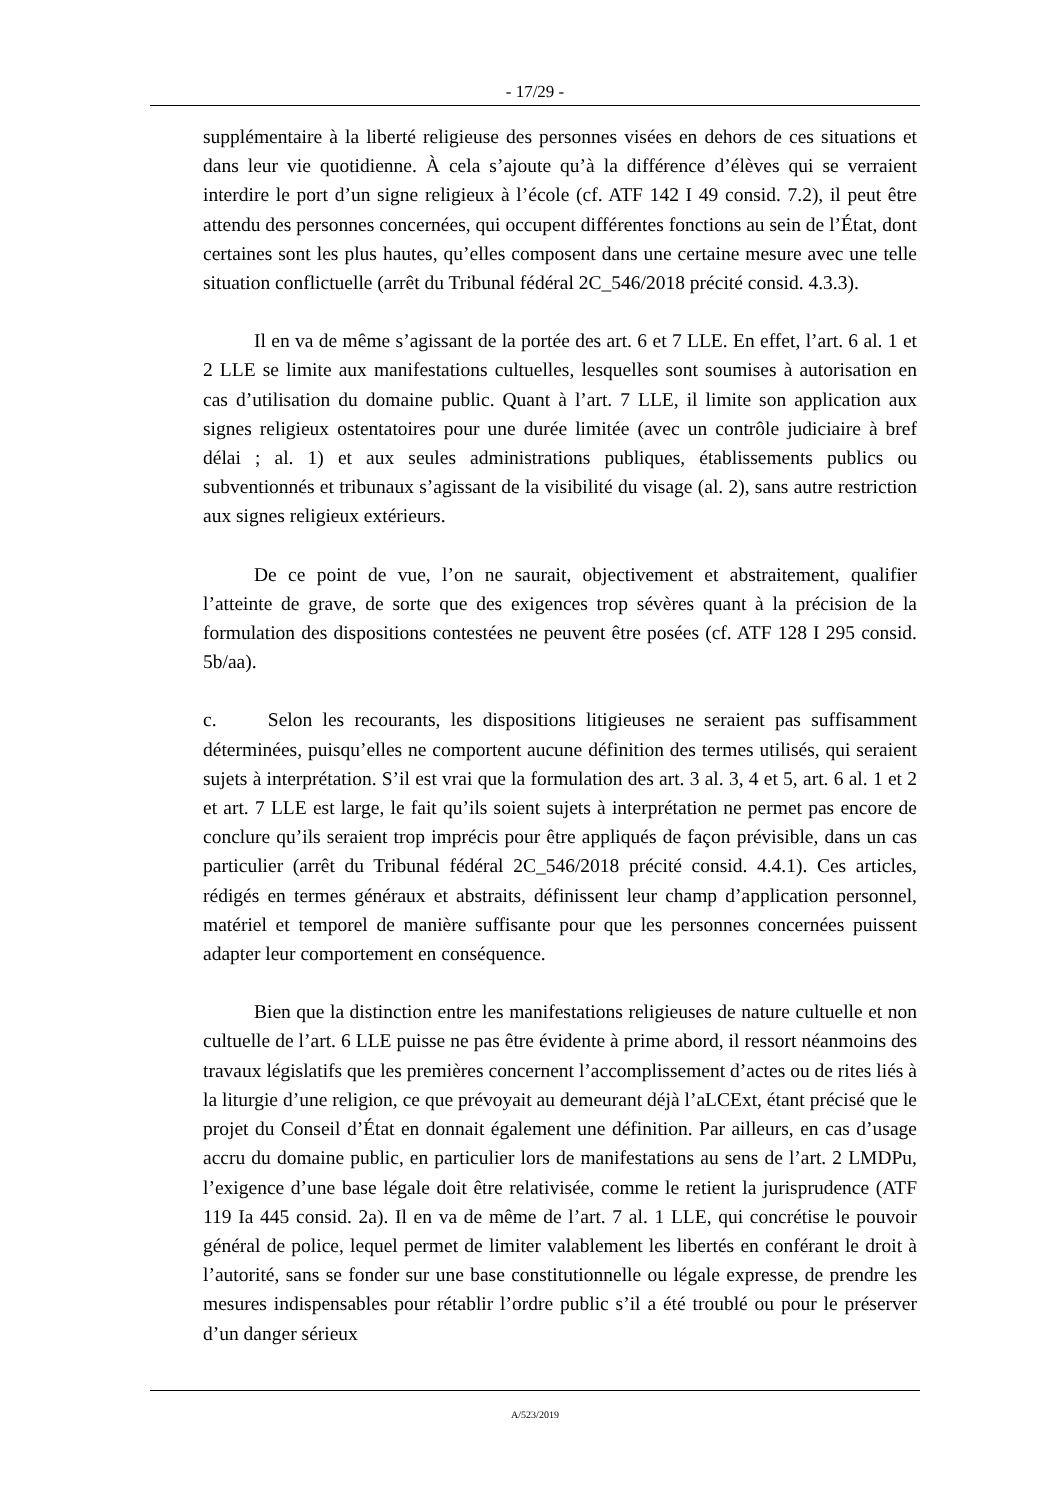- 17/29 -
supplémentaire à la liberté religieuse des personnes visées en dehors de ces situations et dans leur vie quotidienne. À cela s’ajoute qu’à la différence d’élèves qui se verraient interdire le port d’un signe religieux à l’école (cf. ATF 142 I 49 consid. 7.2), il peut être attendu des personnes concernées, qui occupent différentes fonctions au sein de l’État, dont certaines sont les plus hautes, qu’elles composent dans une certaine mesure avec une telle situation conflictuelle (arrêt du Tribunal fédéral 2C_546/2018 précité consid. 4.3.3).
Il en va de même s’agissant de la portée des art. 6 et 7 LLE. En effet, l’art. 6 al. 1 et 2 LLE se limite aux manifestations cultuelles, lesquelles sont soumises à autorisation en cas d’utilisation du domaine public. Quant à l’art. 7 LLE, il limite son application aux signes religieux ostentatoires pour une durée limitée (avec un contrôle judiciaire à bref délai ; al. 1) et aux seules administrations publiques, établissements publics ou subventionnés et tribunaux s’agissant de la visibilité du visage (al. 2), sans autre restriction aux signes religieux extérieurs.
De ce point de vue, l’on ne saurait, objectivement et abstraitement, qualifier l’atteinte de grave, de sorte que des exigences trop sévères quant à la précision de la formulation des dispositions contestées ne peuvent être posées (cf. ATF 128 I 295 consid. 5b/aa).
c. Selon les recourants, les dispositions litigieuses ne seraient pas suffisamment déterminées, puisqu’elles ne comportent aucune définition des termes utilisés, qui seraient sujets à interprétation. S’il est vrai que la formulation des art. 3 al. 3, 4 et 5, art. 6 al. 1 et 2 et art. 7 LLE est large, le fait qu’ils soient sujets à interprétation ne permet pas encore de conclure qu’ils seraient trop imprécis pour être appliqués de façon prévisible, dans un cas particulier (arrêt du Tribunal fédéral 2C_546/2018 précité consid. 4.4.1). Ces articles, rédigés en termes généraux et abstraits, définissent leur champ d’application personnel, matériel et temporel de manière suffisante pour que les personnes concernées puissent adapter leur comportement en conséquence.
Bien que la distinction entre les manifestations religieuses de nature cultuelle et non cultuelle de l’art. 6 LLE puisse ne pas être évidente à prime abord, il ressort néanmoins des travaux législatifs que les premières concernent l’accomplissement d’actes ou de rites liés à la liturgie d’une religion, ce que prévoyait au demeurant déjà l’aLCExt, étant précisé que le projet du Conseil d’État en donnait également une définition. Par ailleurs, en cas d’usage accru du domaine public, en particulier lors de manifestations au sens de l’art. 2 LMDPu, l’exigence d’une base légale doit être relativisée, comme le retient la jurisprudence (ATF 119 Ia 445 consid. 2a). Il en va de même de l’art. 7 al. 1 LLE, qui concrétise le pouvoir général de police, lequel permet de limiter valablement les libertés en conférant le droit à l’autorité, sans se fonder sur une base constitutionnelle ou légale expresse, de prendre les mesures indispensables pour rétablir l’ordre public s’il a été troublé ou pour le préserver d’un danger sérieux
A/523/2019